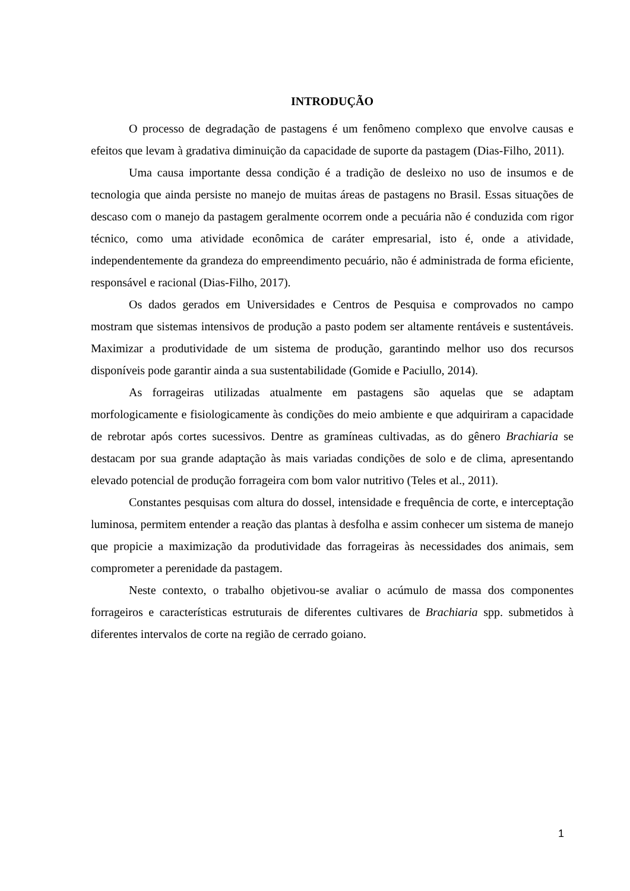INTRODUÇÃO
O processo de degradação de pastagens é um fenômeno complexo que envolve causas e efeitos que levam à gradativa diminuição da capacidade de suporte da pastagem (Dias-Filho, 2011).
Uma causa importante dessa condição é a tradição de desleixo no uso de insumos e de tecnologia que ainda persiste no manejo de muitas áreas de pastagens no Brasil. Essas situações de descaso com o manejo da pastagem geralmente ocorrem onde a pecuária não é conduzida com rigor técnico, como uma atividade econômica de caráter empresarial, isto é, onde a atividade, independentemente da grandeza do empreendimento pecuário, não é administrada de forma eficiente, responsável e racional (Dias-Filho, 2017).
Os dados gerados em Universidades e Centros de Pesquisa e comprovados no campo mostram que sistemas intensivos de produção a pasto podem ser altamente rentáveis e sustentáveis. Maximizar a produtividade de um sistema de produção, garantindo melhor uso dos recursos disponíveis pode garantir ainda a sua sustentabilidade (Gomide e Paciullo, 2014).
As forrageiras utilizadas atualmente em pastagens são aquelas que se adaptam morfologicamente e fisiologicamente às condições do meio ambiente e que adquiriram a capacidade de rebrotar após cortes sucessivos. Dentre as gramíneas cultivadas, as do gênero Brachiaria se destacam por sua grande adaptação às mais variadas condições de solo e de clima, apresentando elevado potencial de produção forrageira com bom valor nutritivo (Teles et al., 2011).
Constantes pesquisas com altura do dossel, intensidade e frequência de corte, e interceptação luminosa, permitem entender a reação das plantas à desfolha e assim conhecer um sistema de manejo que propicie a maximização da produtividade das forrageiras às necessidades dos animais, sem comprometer a perenidade da pastagem.
Neste contexto, o trabalho objetivou-se avaliar o acúmulo de massa dos componentes forrageiros e características estruturais de diferentes cultivares de Brachiaria spp. submetidos à diferentes intervalos de corte na região de cerrado goiano.
1